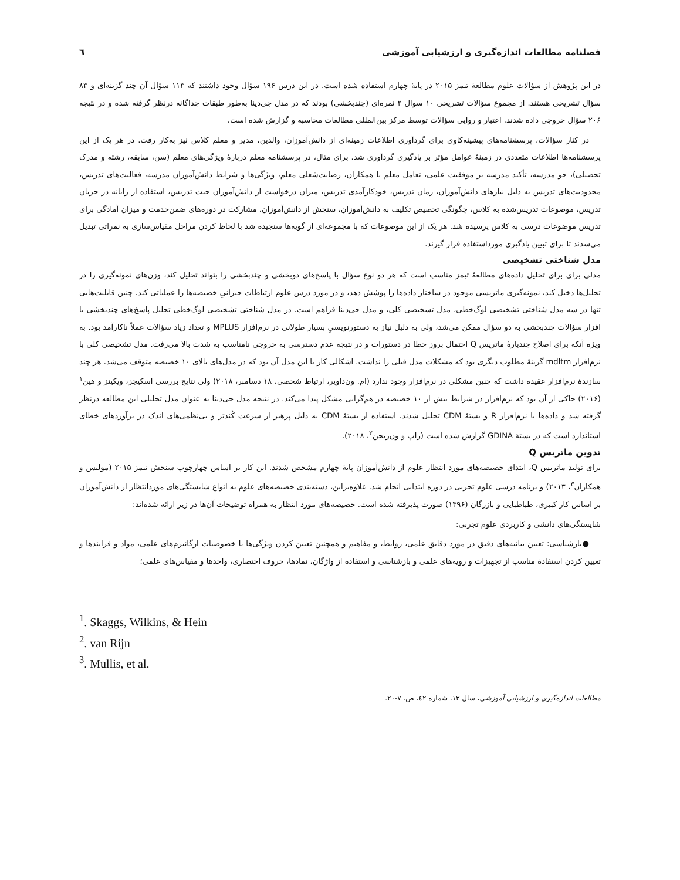فصلنامه مطالعات اندازه‌گیری و ارزشیابی آموزشی ٦
در این پژوهش از سؤالات علوم مطالعهٔ تیمز ۲۰۱۵ در پایهٔ چهارم استفاده شده است. در این درس ۱۹۶ سؤال وجود داشتند که ۱۱۳ سؤال آن چند گزینه‌ای و ۸۳ سؤال تشریحی هستند. از مجموع سؤالات تشریحی ۱۰ سوال ۲ نمره‌ای (چندبخشی) بودند که در مدل جی‌دینا به‌طور طبقات جداگانه درنظر گرفته شده و در نتیجه ۲۰۶ سؤال خروجی داده شدند. اعتبار و روایی سؤالات توسط مرکز بین‌المللی مطالعات محاسبه و گزارش شده است.
در کنار سؤالات، پرسشنامه‌های پیشینه‌کاوی برای گردآوری اطلاعات زمینه‌ای از دانش‌آموزان، والدین، مدیر و معلم کلاس نیز به‌کار رفت. در هر یک از این پرسشنامه‌ها اطلاعات متعددی در زمینهٔ عوامل مؤثر بر یادگیری گردآوری شد. برای مثال، در پرسشنامه معلم دربارهٔ ویژگی‌های معلم (سن، سابقه، رشته و مدرک تحصیلی)، جو مدرسه، تأکید مدرسه بر موفقیت علمی، تعامل معلم با همکاران، رضایت‌شغلی معلم، ویژگی‌ها و شرایط دانش‌آموزان مدرسه، فعالیت‌های تدریس، محدودیت‌های تدریس به دلیل نیازهای دانش‌آموزان، زمان تدریس، خودکارآمدی تدریس، میزان درخواست از دانش‌آموزان حیت تدریس، استفاده از رایانه در جریان تدریس، موضوعات تدریس‌شده به کلاس، چگونگی تخصیص تکلیف به دانش‌آموزان، سنجش از دانش‌آموزان، مشارکت در دوره‌های ضمن‌خدمت و میزان آمادگی برای تدریس موضوعات درسی به کلاس پرسیده شد. هر یک از این موضوعات که با مجموعه‌ای از گویه‌ها سنجیده شد با لحاظ کردن مراحل مقیاس‌سازی به نمراتی تبدیل می‌شدند تا برای تبیین یادگیری مورداستفاده قرار گیرند.
مدل شناختی تشخیصی
مدلی برای برای تحلیل داده‌های مطالعهٔ تیمز مناسب است که هر دو نوع سؤال با پاسخ‌های دوبخشی و چندبخشی را بتواند تحلیل کند، وزن‌های نمونه‌گیری را در تحلیل‌ها دخیل کند، نمونه‌گیری ماتریسی موجود در ساختار داده‌ها را پوشش دهد، و در مورد درس علوم ارتباطات جبرانیِ خصیصه‌ها را عملیاتی کند. چنین قابلیت‌هایی تنها در سه مدل شناختی تشخیصی لوگ‌خطی، مدل تشخیصی کلی، و مدل جی‌دینا فراهم است. در مدل شناختی تشخیصی لوگ‌خطی تحلیل پاسخ‌های چندبخشی با افزار سؤالات چندبخشی به دو سؤال ممکن می‌شد، ولی به دلیل نیاز به دستورنویسیِ بسیار طولانی در نرم‌افزار MPLUS و تعداد زیاد سؤالات عملاً ناکارآمد بود. به ویژه آنکه برای اصلاح چندبارهٔ ماتریس Q احتمال بروز خطا در دستورات و در نتیجه عدم دسترسی به خروجی نامناسب به شدت بالا می‌رفت. مدل تشخیصی کلی با نرم‌افزار mdltm گزینهٔ مطلوب دیگری بود که مشکلات مدل قبلی را نداشت. اشکالی کار با این مدل آن بود که در مدل‌های بالای ۱۰ خصیصه متوقف می‌شد. هر چند سازندهٔ نرم‌افزار عقیده داشت که چنین مشکلی در نرم‌افزار وجود ندارد (ام. ون‌داویر، ارتباط شخصی، ۱۸ دسامبر، ۲۰۱۸) ولی نتایج بررسی اسکیجز، ویکینز و هین<sup>۱</sup> (۲۰۱۶) حاکی از آن بود که نرم‌افزار در شرایط بیش از ۱۰ خصیصه در هم‌گرایی مشکل پیدا می‌کند. در نتیجه مدل جی‌دینا به عنوان مدل تحلیلی این مطالعه درنظر گرفته شد و داده‌ها با نرم‌افزار R و بستهٔ CDM تحلیل شدند. استفاده از بستهٔ CDM به دلیل پرهیز از سرعت کُندتر و بی‌نظمی‌های اندک در برآوردهای خطای استاندارد است که در بستهٔ GDINA گزارش شده است (راپ و ون‌ریجن<sup>۲</sup>، ۲۰۱۸).
تدوین ماتریس Q
برای تولید ماتریس Q، ابتدای خصیصه‌های مورد انتظار علوم از دانش‌آموزان پایهٔ چهارم مشخص شدند. این کار بر اساس چهارچوب سنجش تیمز ۲۰۱۵ (مولیس و همکاران<sup>۳</sup>، ۲۰۱۳) و برنامه درسی علوم تجربی در دوره ابتدایی انجام شد. علاوه‌براین، دسته‌بندی خصیصه‌های علوم به انواع شایستگی‌های موردانتظار از دانش‌آموزان بر اساس کار کبیری، طباطبایی و بازرگان (۱۳۹۶) صورت پذیرفته شده است. خصیصه‌های مورد انتظار به همراه توضیحات آن‌ها در زیر ارائه شده‌اند:
شایستگی‌های دانشی و کاربردی علوم تجربی:
●بازشناسی: تعیین بیانیه‌های دقیق در مورد دقایق علمی، روابط، و مفاهیم و همچنین تعیین کردن ویژگی‌ها یا خصوصیات ارگانیزم‌های علمی، مواد و فرایندها و تعیین کردن استفادهٔ مناسب از تجهیزات و رویه‌های علمی و بازشناسی و استفاده از واژگان، نمادها، حروف اختصاری، واحدها و مقیاس‌های علمی؛
<sup>1</sup>. Skaggs, Wilkins, & Hein
<sup>2</sup>. van Rijn
<sup>3</sup>. Mullis, et al.
مطالعات اندازه‌گیری و ارزشیابی آموزشی، سال ۱۳، شماره ٤٢، ص. ۷-۲۰.